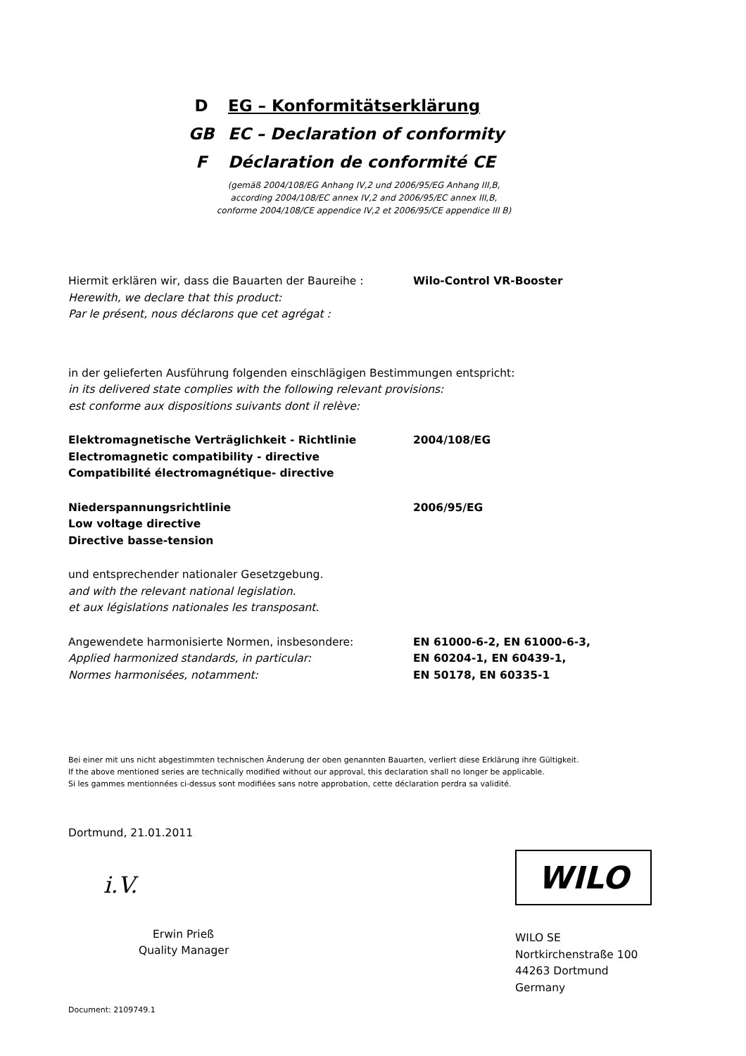D EG – Konformitätserklärung
GB EC – Declaration of conformity
F Déclaration de conformité CE
(gemäß 2004/108/EG Anhang IV,2 und 2006/95/EG Anhang III,B,
according 2004/108/EC annex IV,2 and 2006/95/EC annex III,B,
conforme 2004/108/CE appendice IV,2 et 2006/95/CE appendice III B)
Hiermit erklären wir, dass die Bauarten der Baureihe :
Herewith, we declare that this product:
Par le présent, nous déclarons que cet agrégat :
Wilo-Control VR-Booster
in der gelieferten Ausführung folgenden einschlägigen Bestimmungen entspricht:
in its delivered state complies with the following relevant provisions:
est conforme aux dispositions suivants dont il relève:
Elektromagnetische Verträglichkeit - Richtlinie
Electromagnetic compatibility - directive
Compatibilité électromagnétique- directive
2004/108/EG
Niederspannungsrichtlinie
Low voltage directive
Directive basse-tension
2006/95/EG
und entsprechender nationaler Gesetzgebung.
and with the relevant national legislation.
et aux législations nationales les transposant.
Angewendete harmonisierte Normen, insbesondere:
Applied harmonized standards, in particular:
Normes harmonisées, notamment:
EN 61000-6-2, EN 61000-6-3,
EN 60204-1, EN 60439-1,
EN 50178, EN 60335-1
Bei einer mit uns nicht abgestimmten technischen Änderung der oben genannten Bauarten, verliert diese Erklärung ihre Gültigkeit.
If the above mentioned series are technically modified without our approval, this declaration shall no longer be applicable.
Si les gammes mentionnées ci-dessus sont modifiées sans notre approbation, cette déclaration perdra sa validité.
Dortmund, 21.01.2011
i.V.
Erwin Prieß
Quality Manager
Document: 2109749.1
WILO
WILO SE
Nortkirchenstraße 100
44263 Dortmund
Germany